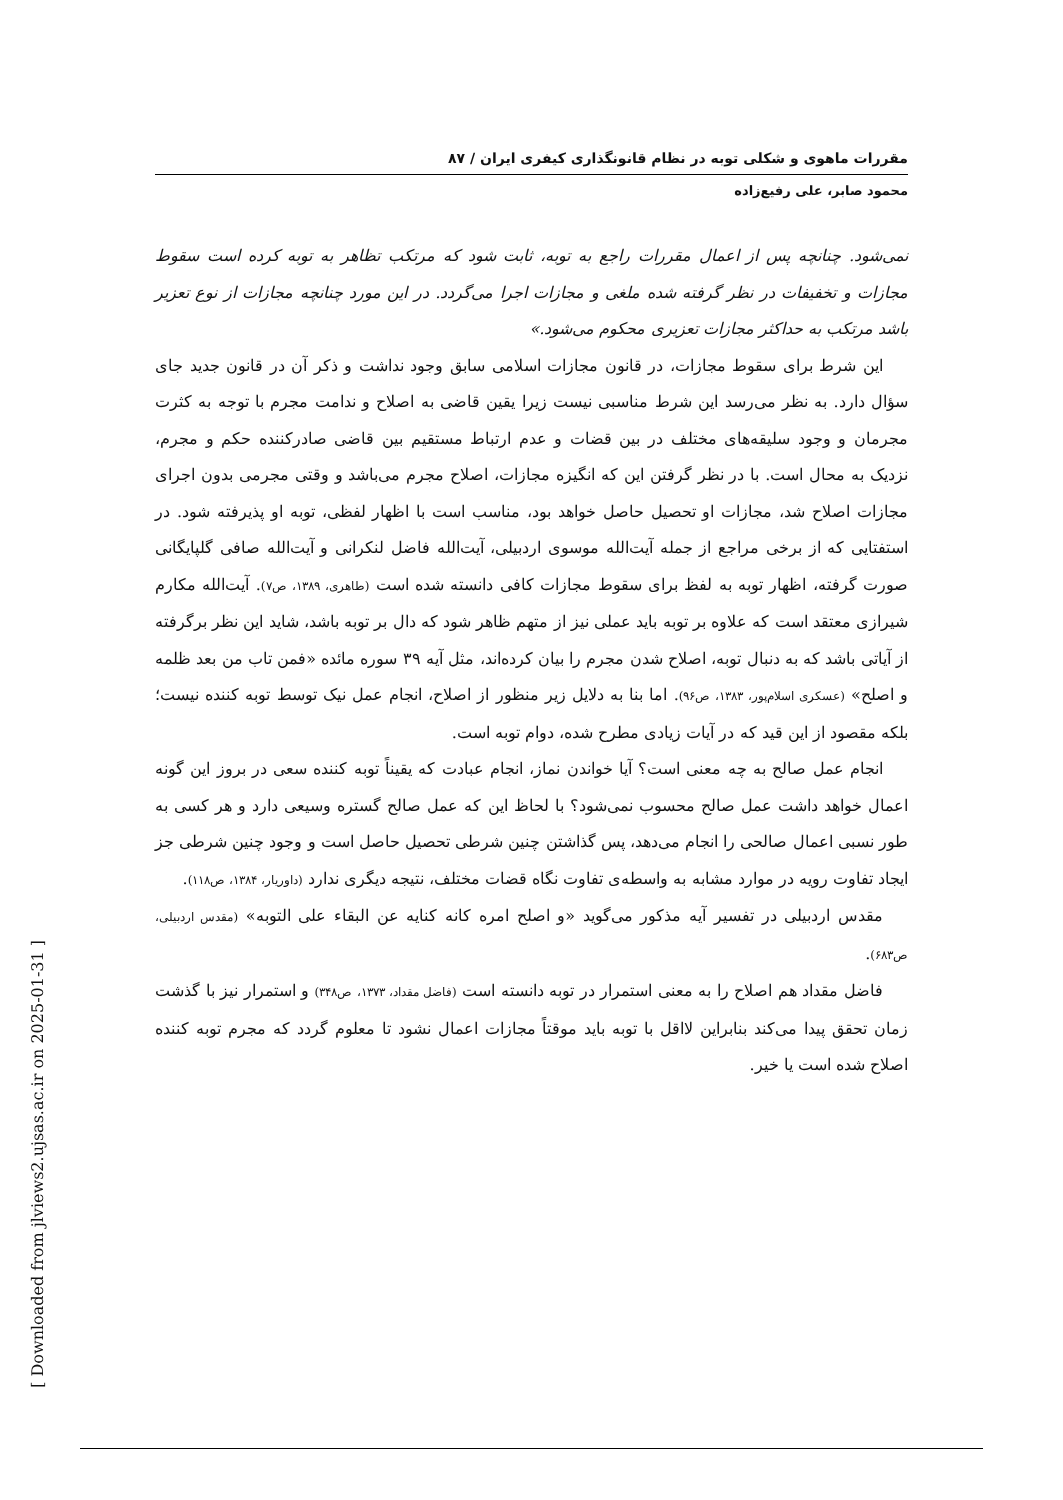[ Downloaded from jlviews2.ujsas.ac.ir on 2025-01-31 ]
مقررات ماهوی و شکلی توبه در نظام قانونگذاری کیفری ایران / ۸۷
محمود صابر، علی رفیع‌زاده
نمی‌شود. چنانچه پس از اعمال مقررات راجع به توبه، ثابت شود که مرتکب تظاهر به توبه کرده است سقوط مجازات و تخفیفات در نظر گرفته شده ملغی و مجازات اجرا می‌گردد. در این مورد چنانچه مجازات از نوع تعزیر باشد مرتکب به حداکثر مجازات تعزیری محکوم می‌شود.»
این شرط برای سقوط مجازات، در قانون مجازات اسلامی سابق وجود نداشت و ذکر آن در قانون جدید جای سؤال دارد. به نظر می‌رسد این شرط مناسبی نیست زیرا یقین قاضی به اصلاح و ندامت مجرم با توجه به کثرت مجرمان و وجود سلیقه‌های مختلف در بین قضات و عدم ارتباط مستقیم بین قاضی صادرکننده حکم و مجرم، نزدیک به محال است. با در نظر گرفتن این که انگیزه مجازات، اصلاح مجرم می‌باشد و وقتی مجرمی بدون اجرای مجازات اصلاح شد، مجازات او تحصیل حاصل خواهد بود، مناسب است با اظهار لفظی، توبه او پذیرفته شود. در استفتایی که از برخی مراجع از جمله آیت‌الله موسوی اردبیلی، آیت‌الله فاضل لنکرانی و آیت‌الله صافی گلپایگانی صورت گرفته، اظهار توبه به لفظ برای سقوط مجازات کافی دانسته شده است (طاهری، ۱۳۸۹، ص۷). آیت‌الله مکارم شیرازی معتقد است که علاوه بر توبه باید عملی نیز از متهم ظاهر شود که دال بر توبه باشد، شاید این نظر برگرفته از آیاتی باشد که به دنبال توبه، اصلاح شدن مجرم را بیان کرده‌اند، مثل آیه ۳۹ سوره مائده «فمن تاب من بعد ظلمه و اصلح» (عسکری اسلام‌پور، ۱۳۸۳، ص۹۶). اما بنا به دلایل زیر منظور از اصلاح، انجام عمل نیک توسط توبه کننده نیست؛ بلکه مقصود از این قید که در آیات زیادی مطرح شده، دوام توبه است.
انجام عمل صالح به چه معنی است؟ آیا خواندن نماز، انجام عبادت که یقیناً توبه کننده سعی در بروز این گونه اعمال خواهد داشت عمل صالح محسوب نمی‌شود؟ با لحاظ این که عمل صالح گستره وسیعی دارد و هر کسی به طور نسبی اعمال صالحی را انجام می‌دهد، پس گذاشتن چنین شرطی تحصیل حاصل است و وجود چنین شرطی جز ایجاد تفاوت رویه در موارد مشابه به واسطه‌ی تفاوت نگاه قضات مختلف، نتیجه دیگری ندارد (داوریار، ۱۳۸۴، ص۱۱۸).
مقدس اردبیلی در تفسیر آیه مذکور می‌گوید «و اصلح امره کانه کنایه عن البقاء علی التوبه» (مقدس اردبیلی، ص۶۸۳).
فاضل مقداد هم اصلاح را به معنی استمرار در توبه دانسته است (فاضل مقداد، ۱۳۷۳، ص۳۴۸) و استمرار نیز با گذشت زمان تحقق پیدا می‌کند بنابراین لااقل با توبه باید موقتاً مجازات اعمال نشود تا معلوم گردد که مجرم توبه کننده اصلاح شده است یا خیر.